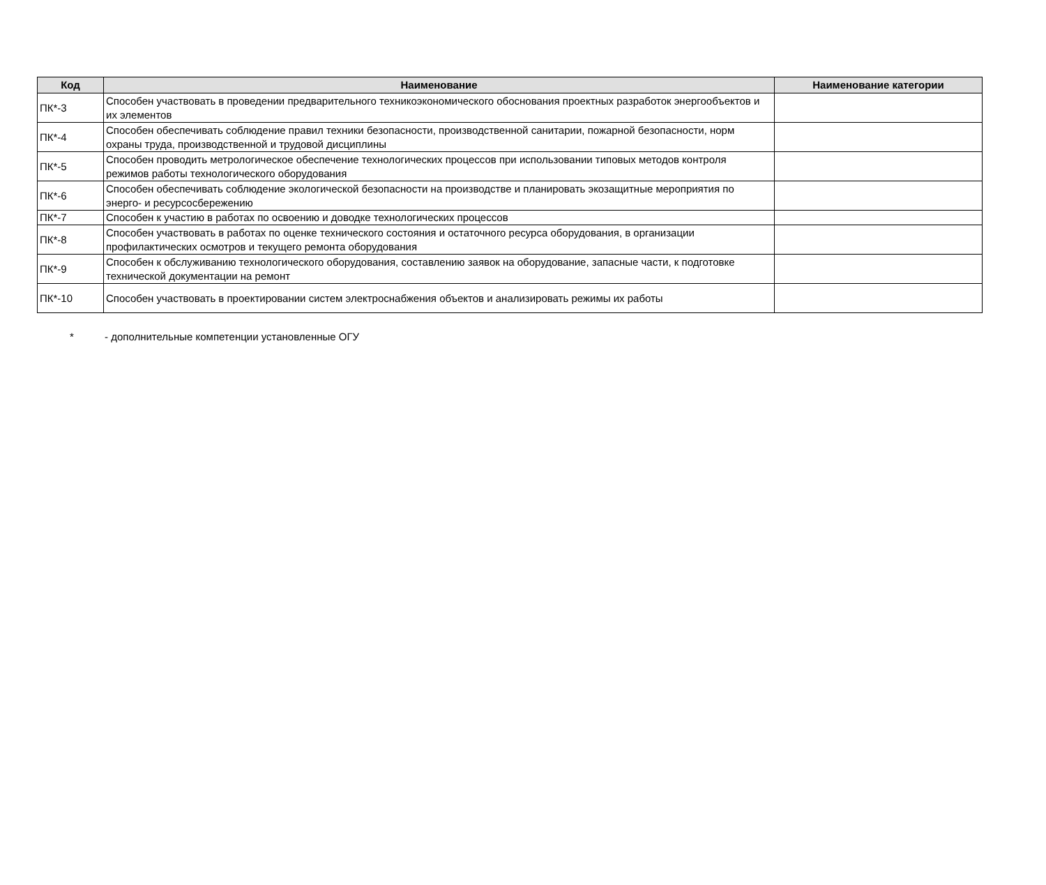| Код | Наименование | Наименование категории |
| --- | --- | --- |
| ПК*-3 | Способен участвовать в проведении предварительного техникоэкономического обоснования проектных разработок энергообъектов и их элементов | |
| ПК*-4 | Способен обеспечивать соблюдение правил техники безопасности, производственной санитарии, пожарной безопасности, норм охраны труда, производственной и трудовой дисциплины | |
| ПК*-5 | Способен проводить метрологическое обеспечение технологических процессов при использовании типовых методов контроля режимов работы технологического оборудования | |
| ПК*-6 | Способен обеспечивать соблюдение экологической безопасности на производстве и планировать экозащитные мероприятия по энерго- и ресурсосбережению | |
| ПК*-7 | Способен к участию в работах по освоению и доводке технологических процессов | |
| ПК*-8 | Способен участвовать в работах по оценке технического состояния и остаточного ресурса оборудования, в организации профилактических осмотров и текущего ремонта оборудования | |
| ПК*-9 | Способен к обслуживанию технологического оборудования, составлению заявок на оборудование, запасные части, к подготовке технической документации на ремонт | |
| ПК*-10 | Способен участвовать в проектировании систем электроснабжения объектов и анализировать режимы их работы | |
* - дополнительные компетенции установленные ОГУ